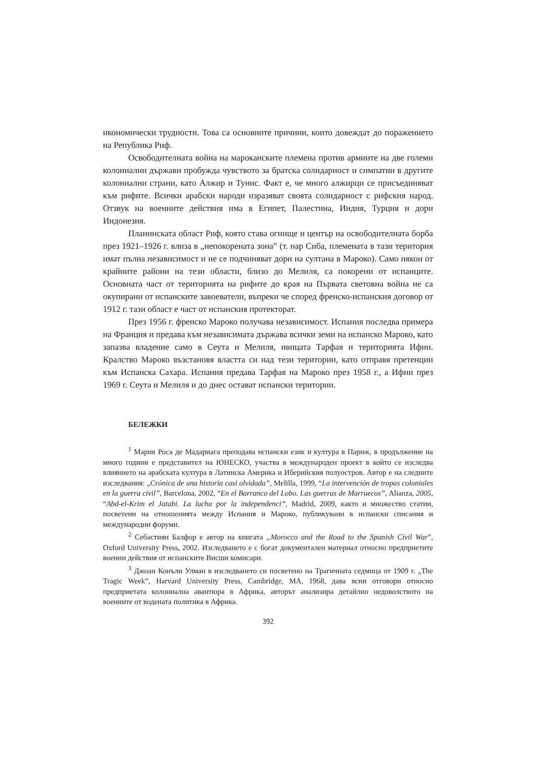икономически трудности. Това са основните причини, които довеждат до поражението на Република Риф.
Освободителната война на мароканските племена против армиите на две големи колониални държави пробужда чувството за братска солидарност и симпатии в другите колониални страни, като Алжир и Тунис. Факт е, че много алжирци се присъединяват към рифите. Всички арабски народи изразяват своята солидарност с рифския народ. Отзвук на военните действия има в Египет, Палестина, Индия, Турция и дори Индонезия.
Планинската област Риф, която става огнище и център на освободителната борба през 1921–1926 г. влиза в „непокорената зона” (т. нар Сиба, племената в тази територия имат пълна независимост и не се подчиняват дори на султана в Мароко). Само някои от крайните райони на тези области, близо до Мелиля, са покорени от испанците. Основната част от територията на рифите до края на Първата световна война не са окупирани от испанските завоеватели, въпреки че според френско-испанския договор от 1912 г. тази област е част от испанския протекторат.
През 1956 г. френско Мароко получава независимост. Испания последва примера на Франция и предава към независимата държава всички земи на испанско Мароко, като запазва владение само в Сеута и Мелиля, ивицата Тарфая и територията Ифни. Кралство Мароко възстановя властта си над тези територии, като отправя претенции към Испанска Сахара. Испания предава Тарфая на Мароко през 1958 г., а Ифни през 1969 г. Сеута и Мелиля и до днес остават испански територии.
БЕЛЕЖКИ
<sup>1</sup> Мария Роса де Мадариага преподава испански език и култура в Париж, в продължение на много години е представител на ЮНЕСКО, участва в международен проект в който се изследва влиянието на арабската култура в Латинска Америка и Иберийския полуостров. Автор е на следните изследвания: „Crónica de una historia casi olvidada”, Melilla, 1999, “La intervención de tropas coloniales en la guerra civil”, Barcelona, 2002, “En el Barranco del Lobo. Las guerras de Marruecos”, Alianza, 2005, “Abd-el-Krim el Jatabi. La lucha por la independenci”, Madrid, 2009, както и множество статии, посветени на отношенията между Испания и Мароко, публикувани в испански списания и международни форуми.
<sup>2</sup> Себастиян Балфор е автор на книгата „Morocco and the Road to the Spanish Civil War”, Oxford University Press, 2002. Изследването е с богат документален материал относно предприетите военни действия от испанските Висши комисари.
<sup>3</sup> Джоан Конъли Улман в изследването си посветено на Трагичната седмица от 1909 г. „The Tragic Week”, Harvard University Press, Cambridge, MA, 1968, дава ясни отговори относно предприетата колониална авантюра в Африка, авторът анализира детайлно недоволството на военните от водената политика в Африка.
392